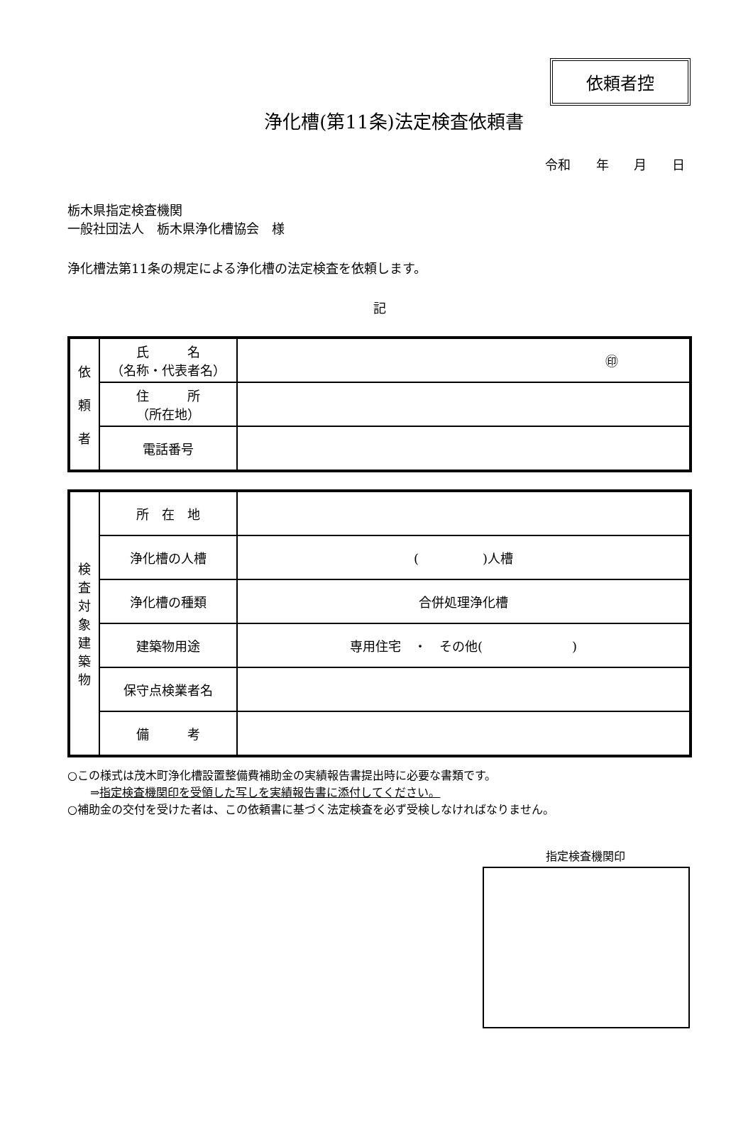依頼者控
浄化槽(第11条)法定検査依頼書
令和 年 月 日
栃木県指定検査機関
一般社団法人　栃木県浄化槽協会　様
浄化槽法第11条の規定による浄化槽の法定検査を依頼します。
記
| 依 頼 者 | 氏 名 （名称・代表者名） | ㊞ |
| | 住 所 （所在地） | |
| | 電話番号 | |
| 検 査 対 象 建 築 物 | 所 在 地 | |
| | 浄化槽の人槽 | ( )人槽 |
| | 浄化槽の種類 | 合併処理浄化槽 |
| | 建築物用途 | 専用住宅 ・ その他( ) |
| | 保守点検業者名 | |
| | 備 考 | |
○この様式は茂木町浄化槽設置整備費補助金の実績報告書提出時に必要な書類です。
　　⇒指定検査機関印を受領した写しを実績報告書に添付してください。
○補助金の交付を受けた者は、この依頼書に基づく法定検査を必ず受検しなければなりません。
指定検査機関印